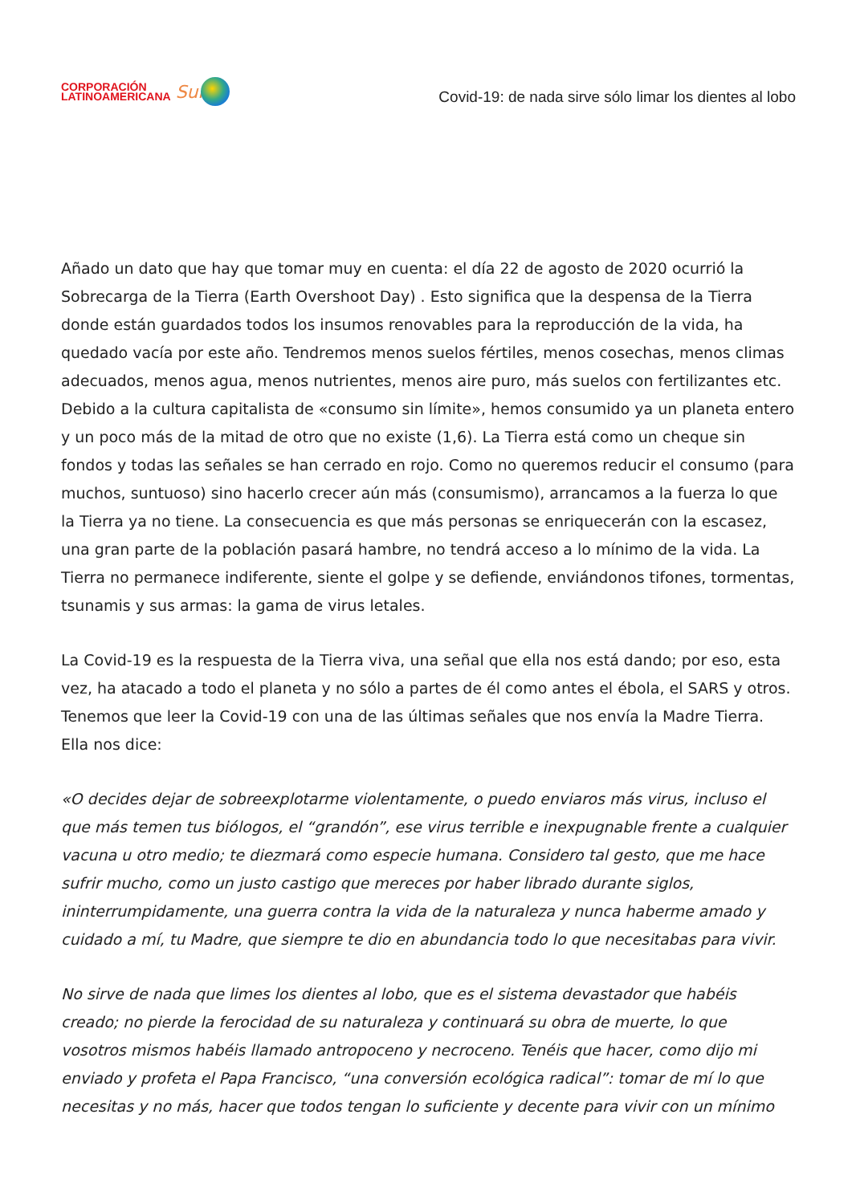CORPORACIÓN
LATINOAMERICANA
Sur
Covid-19: de nada sirve sólo limar los dientes al lobo
Añado un dato que hay que tomar muy en cuenta: el día 22 de agosto de 2020 ocurrió la Sobrecarga de la Tierra (Earth Overshoot Day) . Esto significa que la despensa de la Tierra donde están guardados todos los insumos renovables para la reproducción de la vida, ha quedado vacía por este año. Tendremos menos suelos fértiles, menos cosechas, menos climas adecuados, menos agua, menos nutrientes, menos aire puro, más suelos con fertilizantes etc. Debido a la cultura capitalista de «consumo sin límite», hemos consumido ya un planeta entero y un poco más de la mitad de otro que no existe (1,6). La Tierra está como un cheque sin fondos y todas las señales se han cerrado en rojo. Como no queremos reducir el consumo (para muchos, suntuoso) sino hacerlo crecer aún más (consumismo), arrancamos a la fuerza lo que la Tierra ya no tiene. La consecuencia es que más personas se enriquecerán con la escasez, una gran parte de la población pasará hambre, no tendrá acceso a lo mínimo de la vida. La Tierra no permanece indiferente, siente el golpe y se defiende, enviándonos tifones, tormentas, tsunamis y sus armas: la gama de virus letales.
La Covid-19 es la respuesta de la Tierra viva, una señal que ella nos está dando; por eso, esta vez, ha atacado a todo el planeta y no sólo a partes de él como antes el ébola, el SARS y otros. Tenemos que leer la Covid-19 con una de las últimas señales que nos envía la Madre Tierra. Ella nos dice:
«O decides dejar de sobreexplotarme violentamente, o puedo enviaros más virus, incluso el que más temen tus biólogos, el “grandón”, ese virus terrible e inexpugnable frente a cualquier vacuna u otro medio; te diezmará como especie humana. Considero tal gesto, que me hace sufrir mucho, como un justo castigo que mereces por haber librado durante siglos, ininterrumpidamente, una guerra contra la vida de la naturaleza y nunca haberme amado y cuidado a mí, tu Madre, que siempre te dio en abundancia todo lo que necesitabas para vivir.
No sirve de nada que limes los dientes al lobo, que es el sistema devastador que habéis creado; no pierde la ferocidad de su naturaleza y continuará su obra de muerte, lo que vosotros mismos habéis llamado antropoceno y necroceno. Tenéis que hacer, como dijo mi enviado y profeta el Papa Francisco, “una conversión ecológica radical”: tomar de mí lo que necesitas y no más, hacer que todos tengan lo suficiente y decente para vivir con un mínimo